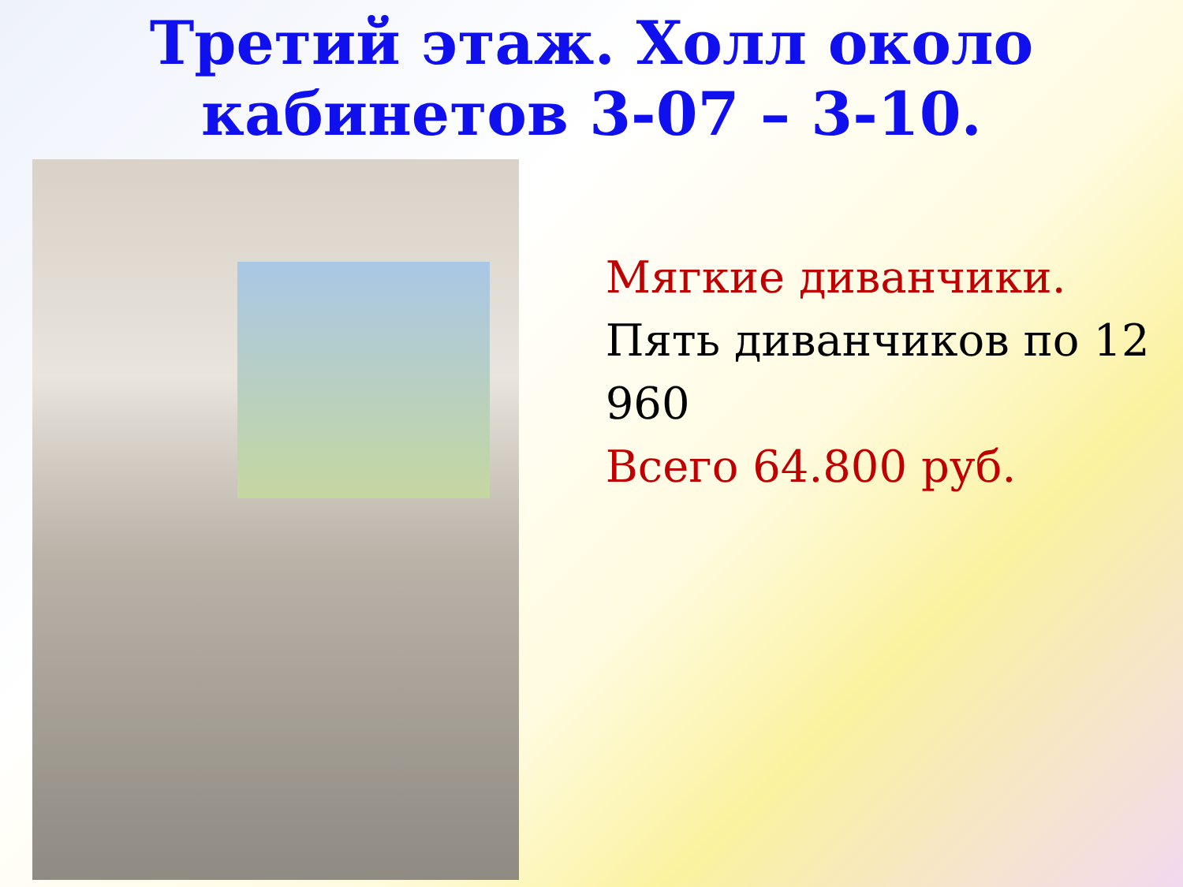Третий этаж. Холл около
кабинетов 3-07 – 3-10.
Мягкие диванчики.
Пять диванчиков по 12 960
Всего 64.800 руб.